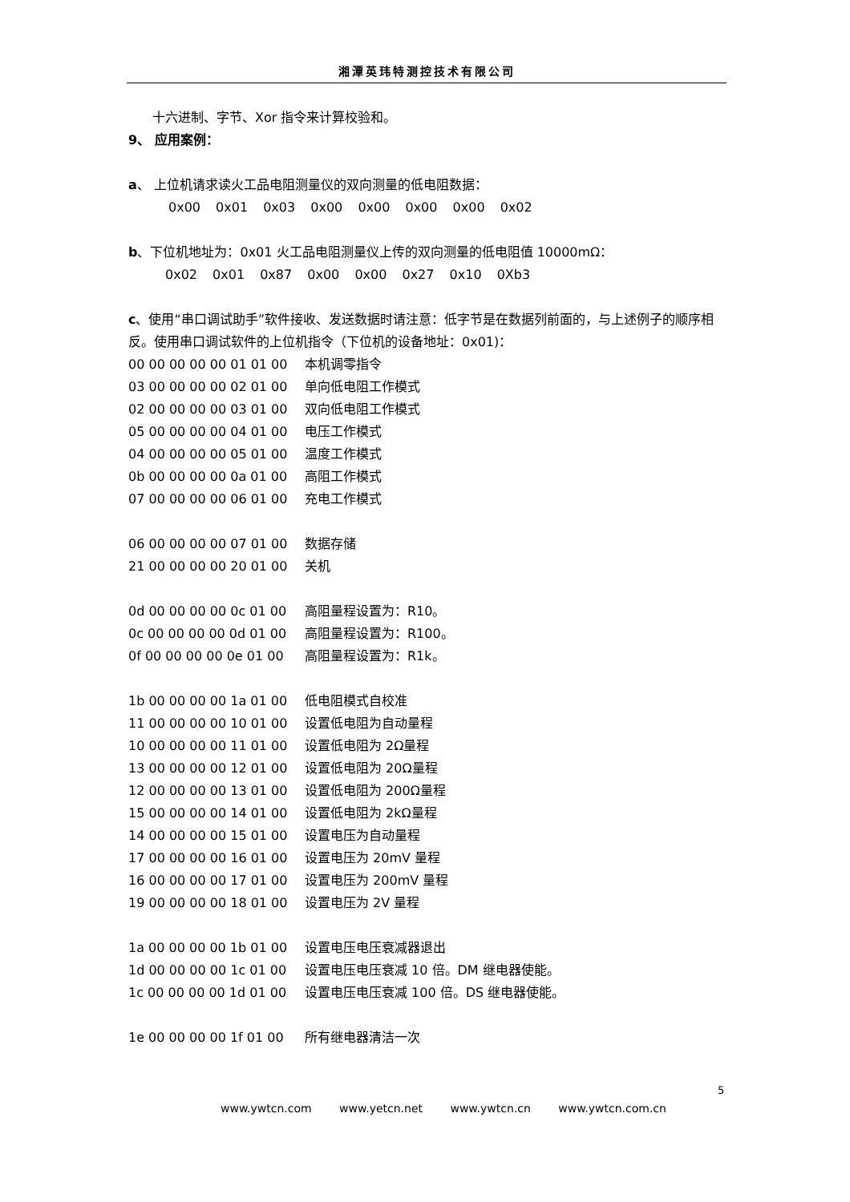湘潭英玮特测控技术有限公司
十六进制、字节、Xor 指令来计算校验和。
9、 应用案例：
a、 上位机请求读火工品电阻测量仪的双向测量的低电阻数据：
0x00 0x01 0x03 0x00 0x00 0x00 0x00 0x02
b、下位机地址为：0x01 火工品电阻测量仪上传的双向测量的低电阻值 10000mΩ：
0x02 0x01 0x87 0x00 0x00 0x27 0x10 0Xb3
c、使用“串口调试助手”软件接收、发送数据时请注意：低字节是在数据列前面的，与上述例子的顺序相反。使用串口调试软件的上位机指令（下位机的设备地址：0x01)：
00 00 00 00 00 01 01 00 本机调零指令
03 00 00 00 00 02 01 00 单向低电阻工作模式
02 00 00 00 00 03 01 00 双向低电阻工作模式
05 00 00 00 00 04 01 00 电压工作模式
04 00 00 00 00 05 01 00 温度工作模式
0b 00 00 00 00 0a 01 00 高阻工作模式
07 00 00 00 00 06 01 00 充电工作模式
06 00 00 00 00 07 01 00 数据存储
21 00 00 00 00 20 01 00 关机
0d 00 00 00 00 0c 01 00 高阻量程设置为：R10。
0c 00 00 00 00 0d 01 00 高阻量程设置为：R100。
0f 00 00 00 00 0e 01 00 高阻量程设置为：R1k。
1b 00 00 00 00 1a 01 00 低电阻模式自校准
11 00 00 00 00 10 01 00 设置低电阻为自动量程
10 00 00 00 00 11 01 00 设置低电阻为 2Ω量程
13 00 00 00 00 12 01 00 设置低电阻为 20Ω量程
12 00 00 00 00 13 01 00 设置低电阻为 200Ω量程
15 00 00 00 00 14 01 00 设置低电阻为 2kΩ量程
14 00 00 00 00 15 01 00 设置电压为自动量程
17 00 00 00 00 16 01 00 设置电压为 20mV 量程
16 00 00 00 00 17 01 00 设置电压为 200mV 量程
19 00 00 00 00 18 01 00 设置电压为 2V 量程
1a 00 00 00 00 1b 01 00 设置电压电压衰减器退出
1d 00 00 00 00 1c 01 00 设置电压电压衰减 10 倍。DM 继电器使能。
1c 00 00 00 00 1d 01 00 设置电压电压衰减 100 倍。DS 继电器使能。
1e 00 00 00 00 1f 01 00 所有继电器清洁一次
5
www.ywtcn.com www.yetcn.net www.ywtcn.cn www.ywtcn.com.cn